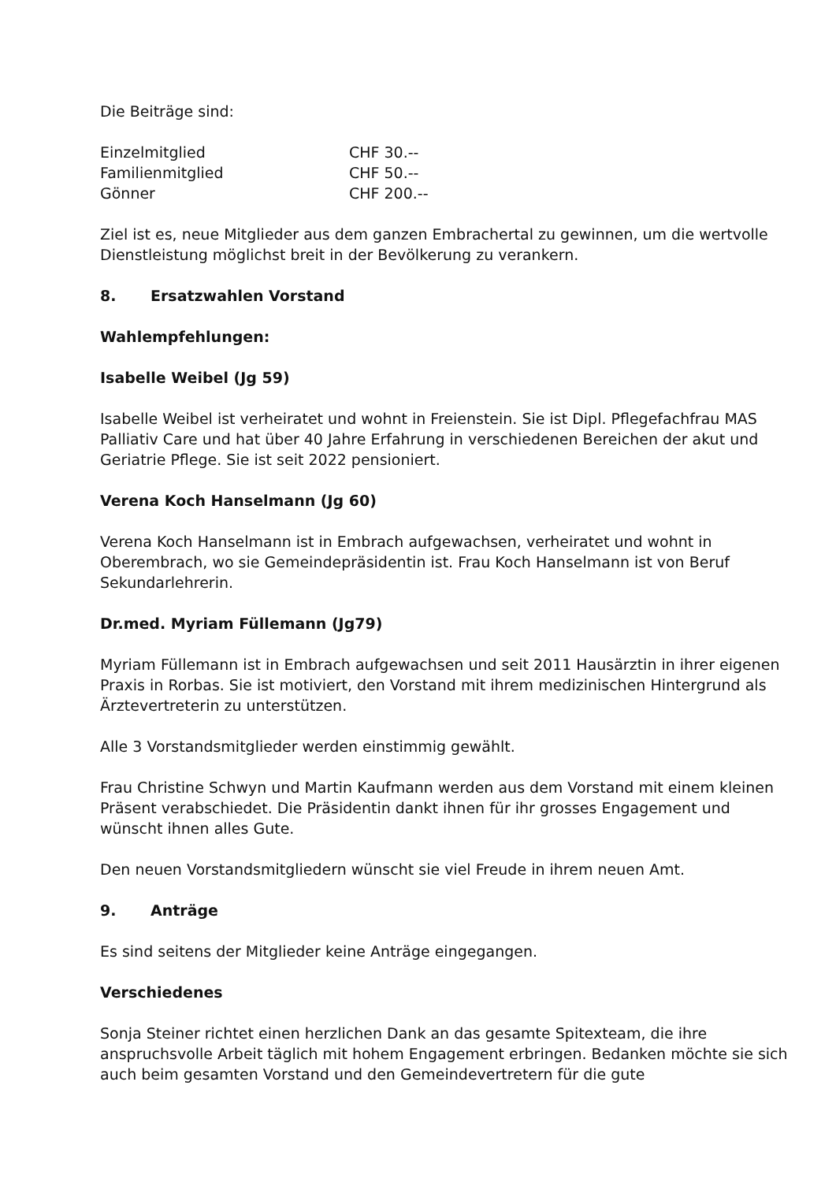Die Beiträge sind:
Einzelmitglied CHF 30.--
Familienmitglied CHF 50.--
Gönner CHF 200.--
Ziel ist es, neue Mitglieder aus dem ganzen Embrachertal zu gewinnen, um die wertvolle Dienstleistung möglichst breit in der Bevölkerung zu verankern.
8. Ersatzwahlen Vorstand
Wahlempfehlungen:
Isabelle Weibel (Jg 59)
Isabelle Weibel ist verheiratet und wohnt in Freienstein. Sie ist Dipl. Pflegefachfrau MAS Palliativ Care und hat über 40 Jahre Erfahrung in verschiedenen Bereichen der akut und Geriatrie Pflege. Sie ist seit 2022 pensioniert.
Verena Koch Hanselmann (Jg 60)
Verena Koch Hanselmann ist in Embrach aufgewachsen, verheiratet und wohnt in Oberembrach, wo sie Gemeindepräsidentin ist. Frau Koch Hanselmann ist von Beruf Sekundarlehrerin.
Dr.med. Myriam Füllemann (Jg79)
Myriam Füllemann ist in Embrach aufgewachsen und seit 2011 Hausärztin in ihrer eigenen Praxis in Rorbas. Sie ist motiviert, den Vorstand mit ihrem medizinischen Hintergrund als Ärztevertreterin zu unterstützen.
Alle 3 Vorstandsmitglieder werden einstimmig gewählt.
Frau Christine Schwyn und Martin Kaufmann werden aus dem Vorstand mit einem kleinen Präsent verabschiedet. Die Präsidentin dankt ihnen für ihr grosses Engagement und wünscht ihnen alles Gute.
Den neuen Vorstandsmitgliedern wünscht sie viel Freude in ihrem neuen Amt.
9. Anträge
Es sind seitens der Mitglieder keine Anträge eingegangen.
Verschiedenes
Sonja Steiner richtet einen herzlichen Dank an das gesamte Spitexteam, die ihre anspruchsvolle Arbeit täglich mit hohem Engagement erbringen. Bedanken möchte sie sich auch beim gesamten Vorstand und den Gemeindevertretern für die gute